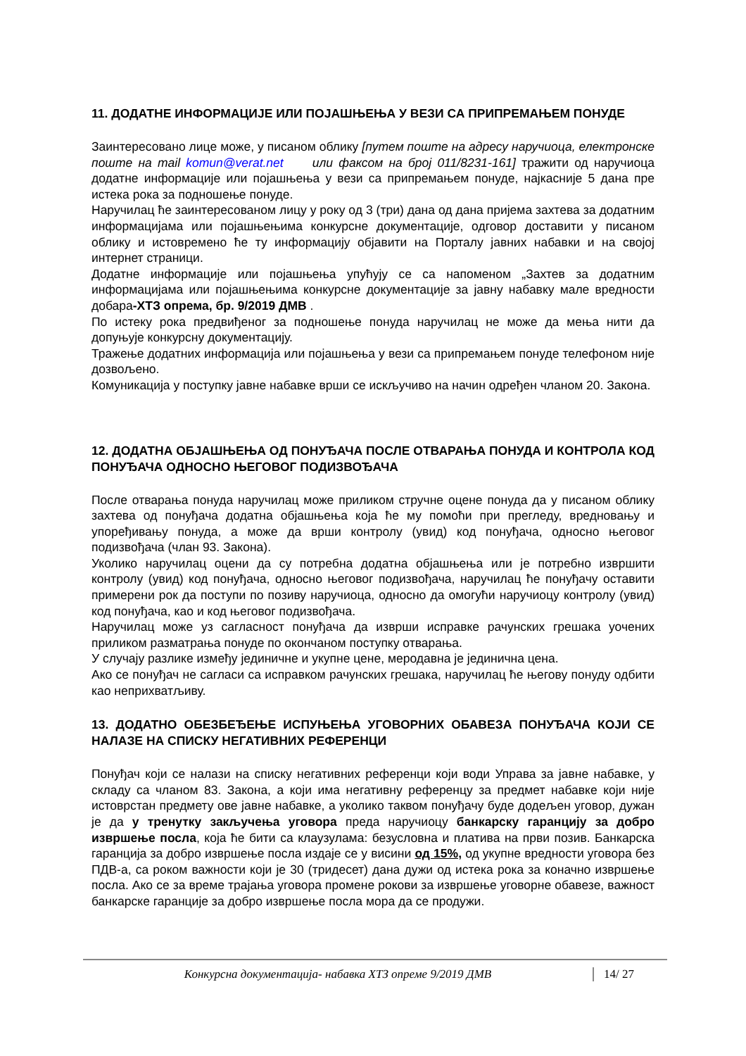11. ДОДАТНЕ ИНФОРМАЦИЈЕ ИЛИ ПОЈАШЊЕЊА У ВЕЗИ СА ПРИПРЕМАЊЕМ ПОНУДЕ
Заинтересовано лице може, у писаном облику [путем поште на адресу наручиоца, електронске поште на mail komun@verat.net или факсом на број 011/8231-161] тражити од наручиоца додатне информације или појашњења у вези са припремањем понуде, најкасније 5 дана пре истека рока за подношење понуде.
Наручилац ће заинтересованом лицу у року од 3 (три) дана од дана пријема захтева за додатним информацијама или појашњењима конкурсне документације, одговор доставити у писаном облику и истовремено ће ту информацију објавити на Порталу јавних набавки и на својој интернет страници.
Додатне информације или појашњења упућују се са напоменом „Захтев за додатним информацијама или појашњењима конкурсне документације за јавну набавку мале вредности добара-ХТЗ опрема, бр. 9/2019 ДМВ .
По истеку рока предвиђеног за подношење понуда наручилац не може да мења нити да допуњује конкурсну документацију.
Тражење додатних информација или појашњења у вези са припремањем понуде телефоном није дозвољено.
Комуникација у поступку јавне набавке врши се искључиво на начин одређен чланом 20. Закона.
12. ДОДАТНА ОБЈАШЊЕЊА ОД ПОНУЂАЧА ПОСЛЕ ОТВАРАЊА ПОНУДА И КОНТРОЛА КОД ПОНУЂАЧА ОДНОСНО ЊЕГОВОГ ПОДИЗВОЂАЧА
После отварања понуда наручилац може приликом стручне оцене понуда да у писаном облику захтева од понуђача додатна објашњења која ће му помоћи при прегледу, вредновању и упоређивању понуда, а може да врши контролу (увид) код понуђача, односно његовог подизвођача (члан 93. Закона).
Уколико наручилац оцени да су потребна додатна објашњења или је потребно извршити контролу (увид) код понуђача, односно његовог подизвођача, наручилац ће понуђачу оставити примерени рок да поступи по позиву наручиоца, односно да омогући наручиоцу контролу (увид) код понуђача, као и код његовог подизвођача.
Наручилац може уз сагласност понуђача да изврши исправке рачунских грешака уочених приликом разматрања понуде по окончаном поступку отварања.
У случају разлике између јединичне и укупне цене, меродавна је јединична цена.
Ако се понуђач не сагласи са исправком рачунских грешака, наручилац ће његову понуду одбити као неприхватљиву.
13. ДОДАТНО ОБЕЗБЕЂЕЊЕ ИСПУЊЕЊА УГОВОРНИХ ОБАВЕЗА ПОНУЂАЧА КОЈИ СЕ НАЛАЗЕ НА СПИСКУ НЕГАТИВНИХ РЕФЕРЕНЦИ
Понуђач који се налази на списку негативних референци који води Управа за јавне набавке, у складу са чланом 83. Закона, а који има негативну референцу за предмет набавке који није истоврстан предмету ове јавне набавке, а уколико таквом понуђачу буде додељен уговор, дужан је да у тренутку закључења уговора преда наручиоцу банкарску гаранцију за добро извршење посла, која ће бити са клаузулама: безусловна и платива на први позив. Банкарска гаранција за добро извршење посла издаје се у висини од 15%, од укупне вредности уговора без ПДВ-а, са роком важности који је 30 (тридесет) дана дужи од истека рока за коначно извршење посла. Ако се за време трајања уговора промене рокови за извршење уговорне обавезе, важност банкарске гаранције за добро извршење посла мора да се продужи.
Конкурсна документација- набавка ХТЗ опреме 9/2019 ДМВ
14/ 27